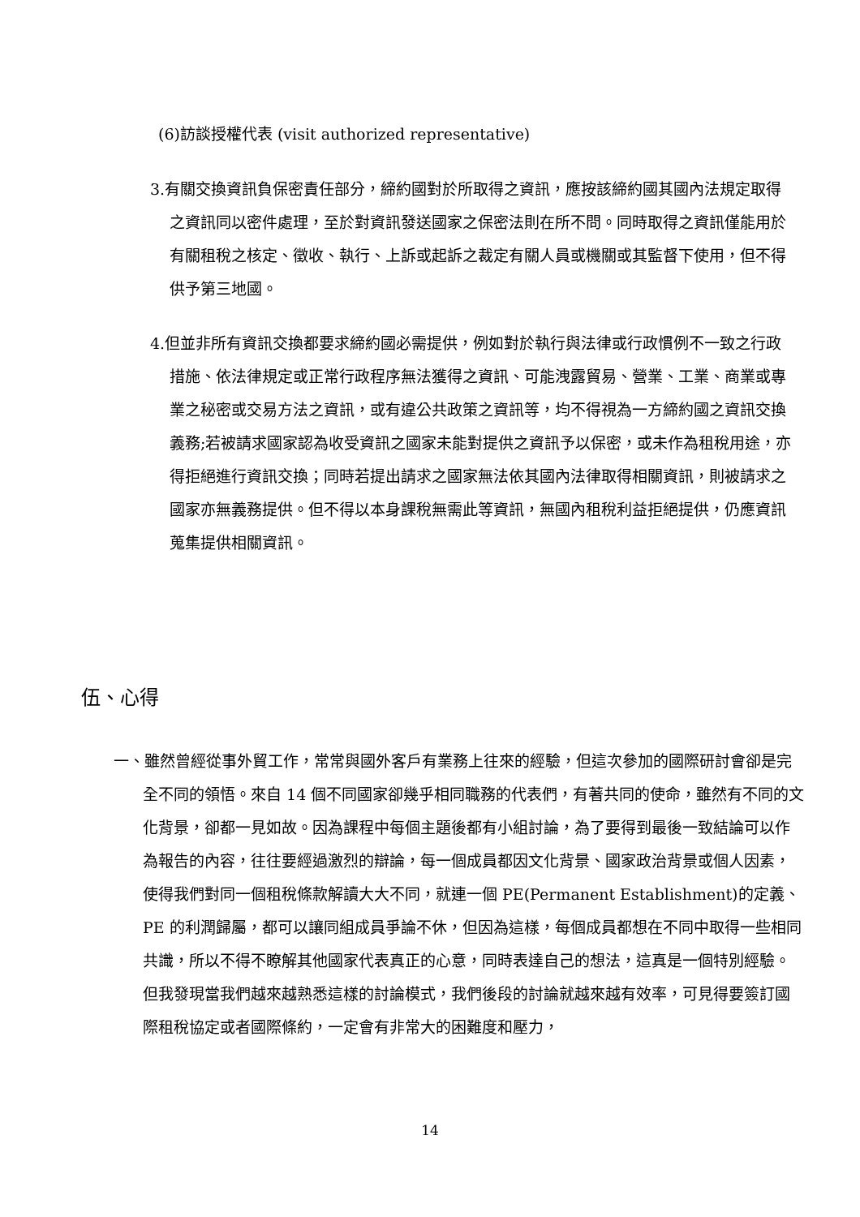(6)訪談授權代表 (visit authorized representative)
3.有關交換資訊負保密責任部分，締約國對於所取得之資訊，應按該締約國其國內法規定取得之資訊同以密件處理，至於對資訊發送國家之保密法則在所不問。同時取得之資訊僅能用於有關租稅之核定、徵收、執行、上訴或起訴之裁定有關人員或機關或其監督下使用，但不得供予第三地國。
4.但並非所有資訊交換都要求締約國必需提供，例如對於執行與法律或行政慣例不一致之行政措施、依法律規定或正常行政程序無法獲得之資訊、可能洩露貿易、營業、工業、商業或專業之秘密或交易方法之資訊，或有違公共政策之資訊等，均不得視為一方締約國之資訊交換義務;若被請求國家認為收受資訊之國家未能對提供之資訊予以保密，或未作為租稅用途，亦得拒絕進行資訊交換；同時若提出請求之國家無法依其國內法律取得相關資訊，則被請求之國家亦無義務提供。但不得以本身課稅無需此等資訊，無國內租稅利益拒絕提供，仍應資訊蒐集提供相關資訊。
伍、心得
一、雖然曾經從事外貿工作，常常與國外客戶有業務上往來的經驗，但這次參加的國際研討會卻是完全不同的領悟。來自 14 個不同國家卻幾乎相同職務的代表們，有著共同的使命，雖然有不同的文化背景，卻都一見如故。因為課程中每個主題後都有小組討論，為了要得到最後一致結論可以作為報告的內容，往往要經過激烈的辯論，每一個成員都因文化背景、國家政治背景或個人因素，使得我們對同一個租稅條款解讀大大不同，就連一個 PE(Permanent Establishment)的定義、PE 的利潤歸屬，都可以讓同組成員爭論不休，但因為這樣，每個成員都想在不同中取得一些相同共識，所以不得不瞭解其他國家代表真正的心意，同時表達自己的想法，這真是一個特別經驗。但我發現當我們越來越熟悉這樣的討論模式，我們後段的討論就越來越有效率，可見得要簽訂國際租稅協定或者國際條約，一定會有非常大的困難度和壓力，
14